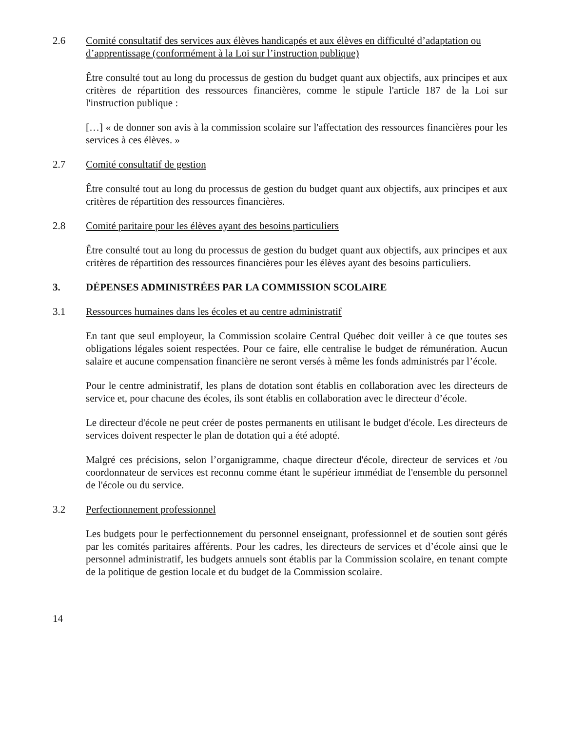2.6 Comité consultatif des services aux élèves handicapés et aux élèves en difficulté d’adaptation ou d’apprentissage (conformément à la Loi sur l’instruction publique)
Être consulté tout au long du processus de gestion du budget quant aux objectifs, aux principes et aux critères de répartition des ressources financières, comme le stipule l'article 187 de la Loi sur l'instruction publique :
[…] « de donner son avis à la commission scolaire sur l'affectation des ressources financières pour les services à ces élèves. »
2.7 Comité consultatif de gestion
Être consulté tout au long du processus de gestion du budget quant aux objectifs, aux principes et aux critères de répartition des ressources financières.
2.8 Comité paritaire pour les élèves ayant des besoins particuliers
Être consulté tout au long du processus de gestion du budget quant aux objectifs, aux principes et aux critères de répartition des ressources financières pour les élèves ayant des besoins particuliers.
3. DÉPENSES ADMINISTRÉES PAR LA COMMISSION SCOLAIRE
3.1 Ressources humaines dans les écoles et au centre administratif
En tant que seul employeur, la Commission scolaire Central Québec doit veiller à ce que toutes ses obligations légales soient respectées. Pour ce faire, elle centralise le budget de rémunération. Aucun salaire et aucune compensation financière ne seront versés à même les fonds administrés par l’école.
Pour le centre administratif, les plans de dotation sont établis en collaboration avec les directeurs de service et, pour chacune des écoles, ils sont établis en collaboration avec le directeur d’école.
Le directeur d'école ne peut créer de postes permanents en utilisant le budget d'école. Les directeurs de services doivent respecter le plan de dotation qui a été adopté.
Malgré ces précisions, selon l’organigramme, chaque directeur d'école, directeur de services et /ou coordonnateur de services est reconnu comme étant le supérieur immédiat de l'ensemble du personnel de l'école ou du service.
3.2 Perfectionnement professionnel
Les budgets pour le perfectionnement du personnel enseignant, professionnel et de soutien sont gérés par les comités paritaires afférents. Pour les cadres, les directeurs de services et d’école ainsi que le personnel administratif, les budgets annuels sont établis par la Commission scolaire, en tenant compte de la politique de gestion locale et du budget de la Commission scolaire.
14